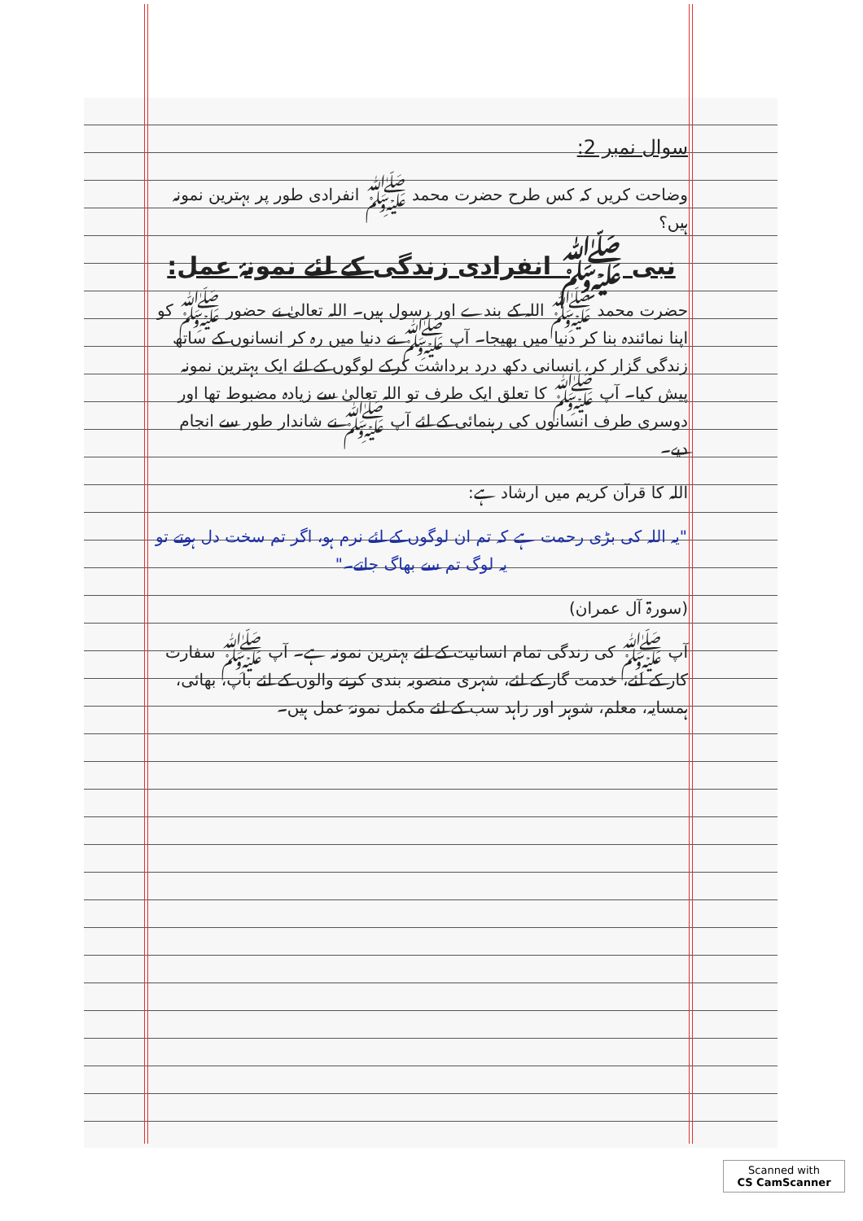سوال نمبر 2:
وضاحت کریں کہ کس طرح حضرت محمد ﷺ انفرادی طور پر بہترین نمونہ ہیں؟
نبی ﷺ انفرادی زندگی کے لئے نمونۂ عمل:
حضرت محمد ﷺ اللہ کے بندے اور رسول ہیں۔ اللہ تعالیٰ نے حضور ﷺ کو اپنا نمائندہ بنا کر دنیا میں بھیجا۔ آپ ﷺ نے دنیا میں رہ کر انسانوں کے ساتھ زندگی گزار کر، انسانی دکھ درد برداشت کرکے لوگوں کے لئے ایک بہترین نمونہ پیش کیا۔ آپ ﷺ کا تعلق ایک طرف تو اللہ تعالیٰ سے زیادہ مضبوط تھا اور دوسری طرف انسانوں کی رہنمائی کے لئے آپ ﷺ نے شاندار طور سے انجام دیے۔
اللہ کا قرآن کریم میں ارشاد ہے:
"یہ اللہ کی بڑی رحمت ہے کہ تم ان لوگوں کے لئے نرم ہو، اگر تم سخت دل ہوتے تو یہ لوگ تم سے بھاگ جاتے۔"
(سورۃ آل عمران)
آپ ﷺ کی زندگی تمام انسانیت کے لئے بہترین نمونہ ہے۔ آپ ﷺ سفارت کار کے لئے، خدمت گار کے لئے، شہری منصوبہ بندی کرنے والوں کے لئے باپ، بھائی، ہمسایہ، معلم، شوہر اور زاہد سب کے لئے مکمل نمونۂ عمل ہیں۔
Scanned with
CS CamScanner